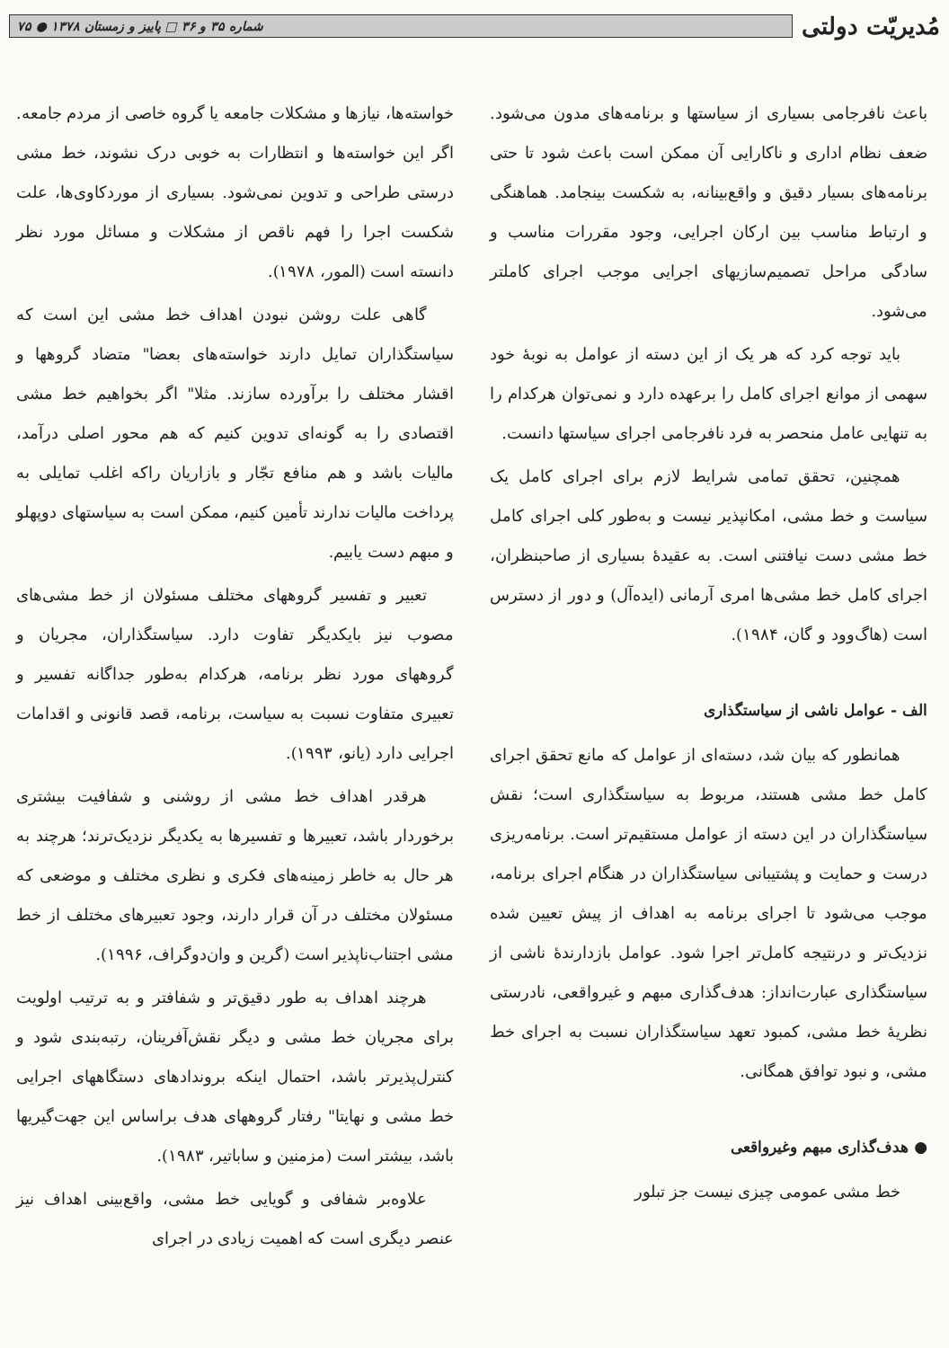مُدیریّت دولتی
شماره ۳۵ و ۳۶ □ پاییز و زمستان ۱۳۷۸ ● ۷۵
باعث نافرجامی بسیاری از سیاستها و برنامه‌های مدون می‌شود. ضعف نظام اداری و ناکارایی آن ممکن است باعث شود تا حتی برنامه‌های بسیار دقیق و واقع‌بینانه، به شکست بینجامد. هماهنگی و ارتباط مناسب بین ارکان اجرایی، وجود مقررات مناسب و سادگی مراحل تصمیم‌سازیهای اجرایی موجب اجرای کاملتر می‌شود.
باید توجه کرد که هر یک از این دسته از عوامل به نوبهٔ خود سهمی از موانع اجرای کامل را برعهده دارد و نمی‌توان هرکدام را به تنهایی عامل منحصر به فرد نافرجامی اجرای سیاستها دانست.
همچنین، تحقق تمامی شرایط لازم برای اجرای کامل یک سیاست و خط مشی، امکانپذیر نیست و به‌طور کلی اجرای کامل خط مشی دست نیافتنی است. به عقیدهٔ بسیاری از صاحبنظران، اجرای کامل خط مشی‌ها امری آرمانی (ایده‌آل) و دور از دسترس است (هاگ‌وود و گان، ۱۹۸۴).
الف - عوامل ناشی از سیاستگذاری
همانطور که بیان شد، دسته‌ای از عوامل که مانع تحقق اجرای کامل خط مشی هستند، مربوط به سیاستگذاری است؛ نقش سیاستگذاران در این دسته از عوامل مستقیم‌تر است. برنامه‌ریزی درست و حمایت و پشتیبانی سیاستگذاران در هنگام اجرای برنامه، موجب می‌شود تا اجرای برنامه به اهداف از پیش تعیین شده نزدیک‌تر و درنتیجه کامل‌تر اجرا شود. عوامل بازدارندهٔ ناشی از سیاستگذاری عبارت‌انداز: هدف‌گذاری مبهم و غیرواقعی، نادرستی نظریهٔ خط مشی، کمبود تعهد سیاستگذاران نسبت به اجرای خط مشی، و نبود توافق همگانی.
● هدف‌گذاری مبهم وغیرواقعی
خط مشی عمومی چیزی نیست جز تبلور
خواسته‌ها، نیازها و مشکلات جامعه یا گروه خاصی از مردم جامعه. اگر این خواسته‌ها و انتظارات به خوبی درک نشوند، خط مشی درستی طراحی و تدوین نمی‌شود. بسیاری از موردکاوی‌ها، علت شکست اجرا را فهم ناقص از مشکلات و مسائل مورد نظر دانسته است (المور، ۱۹۷۸).
گاهی علت روشن نبودن اهداف خط مشی این است که سیاستگذاران تمایل دارند خواسته‌های بعضا" متضاد گروهها و اقشار مختلف را برآورده سازند. مثلا" اگر بخواهیم خط مشی اقتصادی را به گونه‌ای تدوین کنیم که هم محور اصلی درآمد، مالیات باشد و هم منافع تجّار و بازاریان راکه اغلب تمایلی به پرداخت مالیات ندارند تأمین کنیم، ممکن است به سیاستهای دوپهلو و مبهم دست یابیم.
تعبیر و تفسیر گروههای مختلف مسئولان از خط مشی‌های مصوب نیز بایکدیگر تفاوت دارد. سیاستگذاران، مجریان و گروههای مورد نظر برنامه، هرکدام به‌طور جداگانه تفسیر و تعبیری متفاوت نسبت به سیاست، برنامه، قصد قانونی و اقدامات اجرایی دارد (یانو، ۱۹۹۳).
هرقدر اهداف خط مشی از روشنی و شفافیت بیشتری برخوردار باشد، تعبیرها و تفسیرها به یکدیگر نزدیک‌ترند؛ هرچند به هر حال به خاطر زمینه‌های فکری و نظری مختلف و موضعی که مسئولان مختلف در آن قرار دارند، وجود تعبیرهای مختلف از خط مشی اجتناب‌ناپذیر است (گرین و وان‌دوگراف، ۱۹۹۶).
هرچند اهداف به طور دقیق‌تر و شفافتر و به ترتیب اولویت برای مجریان خط مشی و دیگر نقش‌آفرینان، رتبه‌بندی شود و کنترل‌پذیرتر باشد، احتمال اینکه بروندادهای دستگاههای اجرایی خط مشی و نهایتا" رفتار گروههای هدف براساس این جهت‌گیریها باشد، بیشتر است (مزمنین و ساباتیر، ۱۹۸۳).
علاوه‌بر شفافی و گویایی خط مشی، واقع‌بینی اهداف نیز عنصر دیگری است که اهمیت زیادی در اجرای